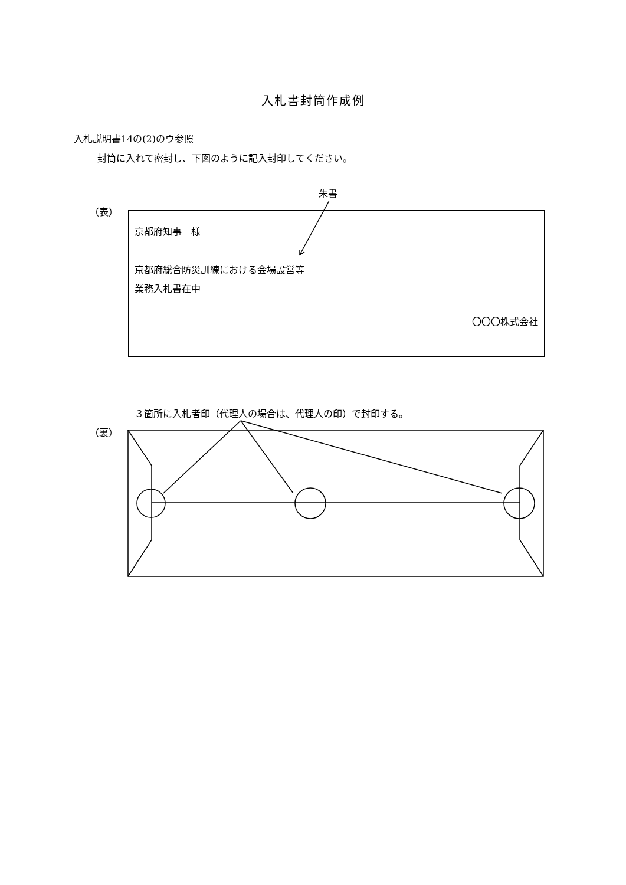入札書封筒作成例
入札説明書14の(2)のウ参照
封筒に入れて密封し、下図のように記入封印してください。
朱書
（表）
京都府知事　様
京都府総合防災訓練における会場設営等
業務入札書在中
〇〇〇株式会社
３箇所に入札者印（代理人の場合は、代理人の印）で封印する。
（裏）